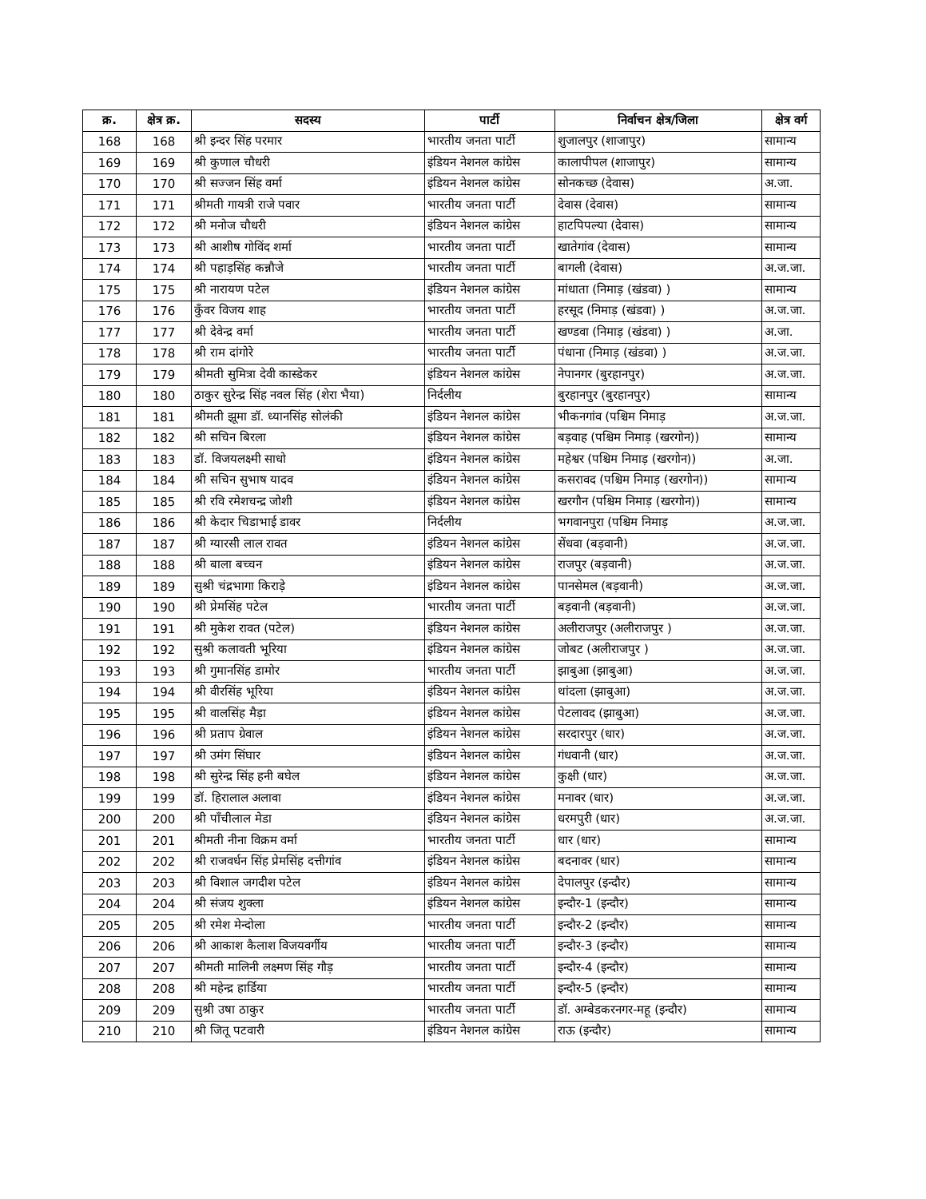| क्र. | क्षेत्र क्र. | सदस्य | पार्टी | निर्वाचन क्षेत्र/जिला | क्षेत्र वर्ग |
| --- | --- | --- | --- | --- | --- |
| 168 | 168 | श्री इन्दर सिंह परमार | भारतीय जनता पार्टी | शुजालपुर (शाजापुर) | सामान्य |
| 169 | 169 | श्री कुणाल चौधरी | इंडियन नेशनल कांग्रेस | कालापीपल (शाजापुर) | सामान्य |
| 170 | 170 | श्री सज्जन सिंह वर्मा | इंडियन नेशनल कांग्रेस | सोनकच्छ (देवास) | अ.जा. |
| 171 | 171 | श्रीमती गायत्री राजे पवार | भारतीय जनता पार्टी | देवास (देवास) | सामान्य |
| 172 | 172 | श्री मनोज चौधरी | इंडियन नेशनल कांग्रेस | हाटपिपल्या (देवास) | सामान्य |
| 173 | 173 | श्री आशीष गोविंद शर्मा | भारतीय जनता पार्टी | खातेगांव (देवास) | सामान्य |
| 174 | 174 | श्री पहाड़सिंह कन्नौजे | भारतीय जनता पार्टी | बागली (देवास) | अ.ज.जा. |
| 175 | 175 | श्री नारायण पटेल | इंडियन नेशनल कांग्रेस | मांधाता (निमाड़ (खंडवा) ) | सामान्य |
| 176 | 176 | कुँवर विजय शाह | भारतीय जनता पार्टी | हरसूद (निमाड़ (खंडवा) ) | अ.ज.जा. |
| 177 | 177 | श्री देवेन्द्र वर्मा | भारतीय जनता पार्टी | खण्डवा (निमाड़ (खंडवा) ) | अ.जा. |
| 178 | 178 | श्री राम दांगोरे | भारतीय जनता पार्टी | पंधाना (निमाड़ (खंडवा) ) | अ.ज.जा. |
| 179 | 179 | श्रीमती सुमित्रा देवी कास्डेकर | इंडियन नेशनल कांग्रेस | नेपानगर (बुरहानपुर) | अ.ज.जा. |
| 180 | 180 | ठाकुर सुरेन्द्र सिंह नवल सिंह (शेरा भैया) | निर्दलीय | बुरहानपुर (बुरहानपुर) | सामान्य |
| 181 | 181 | श्रीमती झूमा डॉ. ध्यानसिंह सोलंकी | इंडियन नेशनल कांग्रेस | भीकनगांव (पश्चिम निमाड़ | अ.ज.जा. |
| 182 | 182 | श्री सचिन बिरला | इंडियन नेशनल कांग्रेस | बड़वाह (पश्चिम निमाड़ (खरगोन)) | सामान्य |
| 183 | 183 | डॉ. विजयलक्ष्मी साधो | इंडियन नेशनल कांग्रेस | महेश्वर (पश्चिम निमाड़ (खरगोन)) | अ.जा. |
| 184 | 184 | श्री सचिन सुभाष यादव | इंडियन नेशनल कांग्रेस | कसरावद (पश्चिम निमाड़ (खरगोन)) | सामान्य |
| 185 | 185 | श्री रवि रमेशचन्द्र जोशी | इंडियन नेशनल कांग्रेस | खरगौन (पश्चिम निमाड़ (खरगोन)) | सामान्य |
| 186 | 186 | श्री केदार चिडाभाई डावर | निर्दलीय | भगवानपुरा (पश्चिम निमाड़ | अ.ज.जा. |
| 187 | 187 | श्री ग्यारसी लाल रावत | इंडियन नेशनल कांग्रेस | सेंधवा (बड़वानी) | अ.ज.जा. |
| 188 | 188 | श्री बाला बच्चन | इंडियन नेशनल कांग्रेस | राजपुर (बड़वानी) | अ.ज.जा. |
| 189 | 189 | सुश्री चंद्रभागा किराड़े | इंडियन नेशनल कांग्रेस | पानसेमल (बड़वानी) | अ.ज.जा. |
| 190 | 190 | श्री प्रेमसिंह पटेल | भारतीय जनता पार्टी | बड़वानी (बड़वानी) | अ.ज.जा. |
| 191 | 191 | श्री मुकेश रावत (पटेल) | इंडियन नेशनल कांग्रेस | अलीराजपुर (अलीराजपुर ) | अ.ज.जा. |
| 192 | 192 | सुश्री कलावती भूरिया | इंडियन नेशनल कांग्रेस | जोबट (अलीराजपुर ) | अ.ज.जा. |
| 193 | 193 | श्री गुमानसिंह डामोर | भारतीय जनता पार्टी | झाबुआ (झाबुआ) | अ.ज.जा. |
| 194 | 194 | श्री वीरसिंह भूरिया | इंडियन नेशनल कांग्रेस | थांदला (झाबुआ) | अ.ज.जा. |
| 195 | 195 | श्री वालसिंह मैड़ा | इंडियन नेशनल कांग्रेस | पेटलावद (झाबुआ) | अ.ज.जा. |
| 196 | 196 | श्री प्रताप ग्रेवाल | इंडियन नेशनल कांग्रेस | सरदारपुर (धार) | अ.ज.जा. |
| 197 | 197 | श्री उमंग सिंघार | इंडियन नेशनल कांग्रेस | गंधवानी (धार) | अ.ज.जा. |
| 198 | 198 | श्री सुरेन्द्र सिंह हनी बघेल | इंडियन नेशनल कांग्रेस | कुक्षी (धार) | अ.ज.जा. |
| 199 | 199 | डॉ. हिरालाल अलावा | इंडियन नेशनल कांग्रेस | मनावर (धार) | अ.ज.जा. |
| 200 | 200 | श्री पाँचीलाल मेडा | इंडियन नेशनल कांग्रेस | धरमपुरी (धार) | अ.ज.जा. |
| 201 | 201 | श्रीमती नीना विक्रम वर्मा | भारतीय जनता पार्टी | धार (धार) | सामान्य |
| 202 | 202 | श्री राजवर्धन सिंह प्रेमसिंह दत्तीगांव | इंडियन नेशनल कांग्रेस | बदनावर (धार) | सामान्य |
| 203 | 203 | श्री विशाल जगदीश पटेल | इंडियन नेशनल कांग्रेस | देपालपुर (इन्दौर) | सामान्य |
| 204 | 204 | श्री संजय शुक्ला | इंडियन नेशनल कांग्रेस | इन्दौर-1 (इन्दौर) | सामान्य |
| 205 | 205 | श्री रमेश मेन्दोला | भारतीय जनता पार्टी | इन्दौर-2 (इन्दौर) | सामान्य |
| 206 | 206 | श्री आकाश कैलाश विजयवर्गीय | भारतीय जनता पार्टी | इन्दौर-3 (इन्दौर) | सामान्य |
| 207 | 207 | श्रीमती मालिनी लक्ष्मण सिंह गौड़ | भारतीय जनता पार्टी | इन्दौर-4 (इन्दौर) | सामान्य |
| 208 | 208 | श्री महेन्द्र हार्डिया | भारतीय जनता पार्टी | इन्दौर-5 (इन्दौर) | सामान्य |
| 209 | 209 | सुश्री उषा ठाकुर | भारतीय जनता पार्टी | डॉ. अम्बेडकरनगर-महू (इन्दौर) | सामान्य |
| 210 | 210 | श्री जितू पटवारी | इंडियन नेशनल कांग्रेस | राऊ (इन्दौर) | सामान्य |